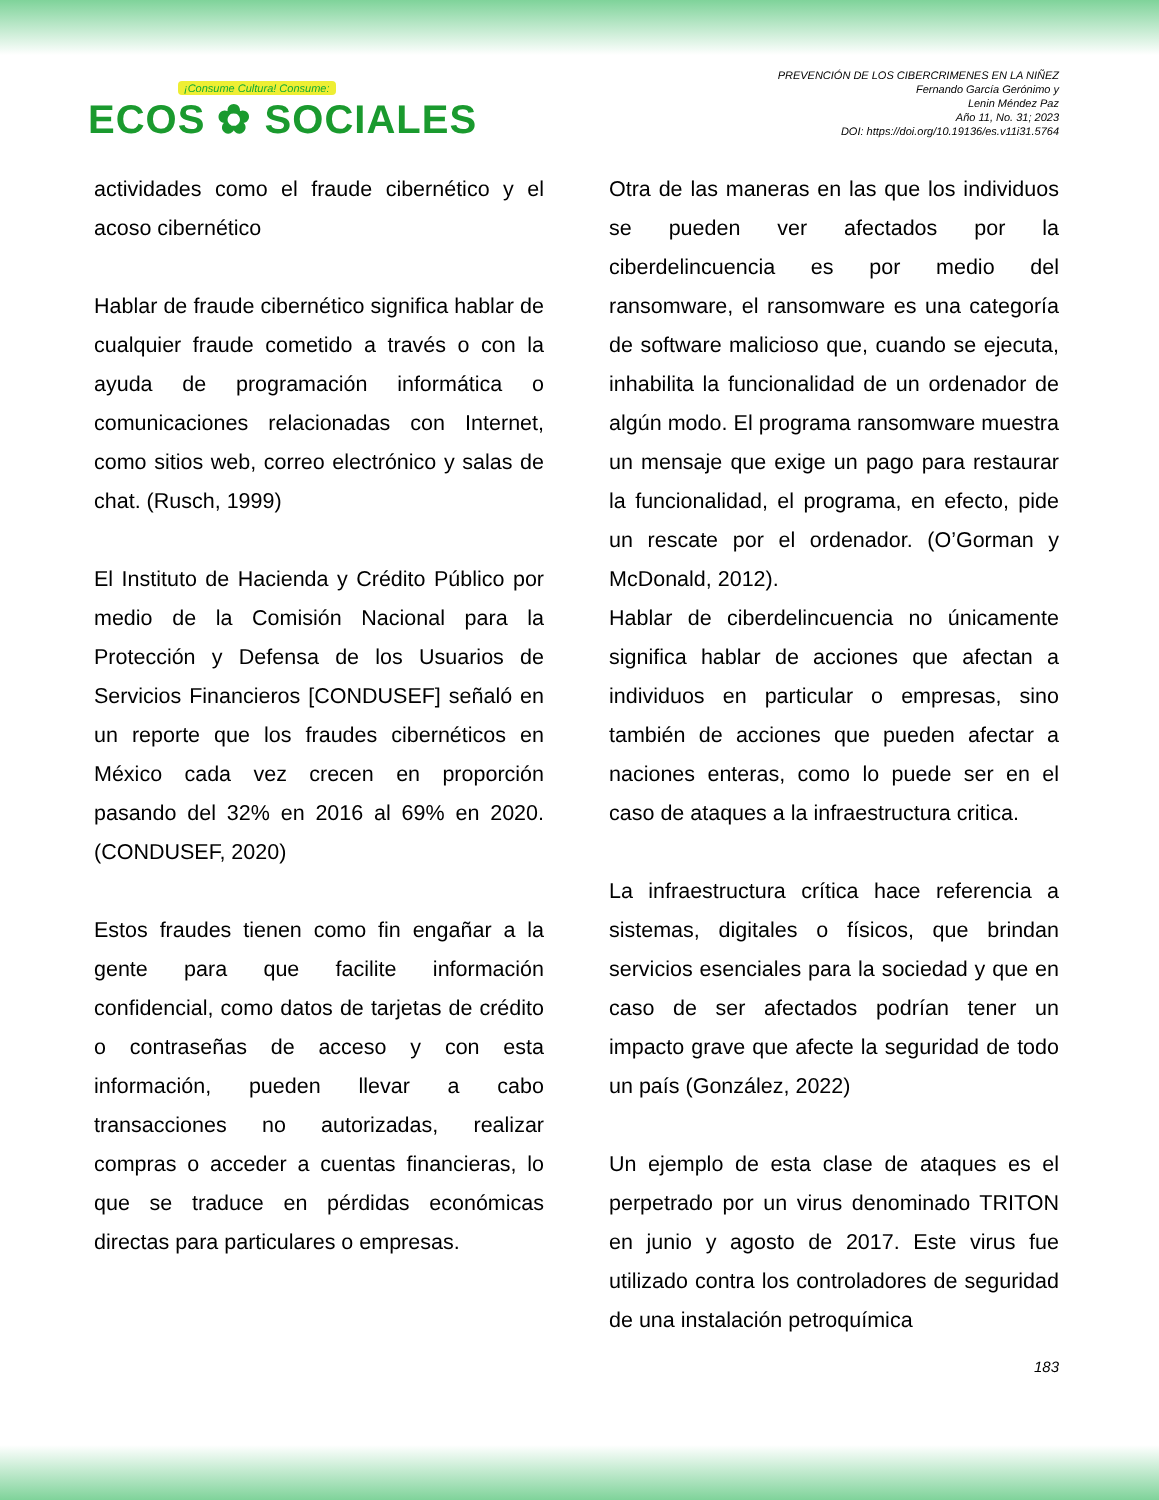¡Consume Cultura! Consume:
ECOS ✿ SOCIALES
PREVENCIÓN DE LOS CIBERCRIMENES EN LA NIÑEZ
Fernando García Gerónimo y
Lenin Méndez Paz
Año 11, No. 31; 2023
DOI: https://doi.org/10.19136/es.v11i31.5764
actividades como el fraude cibernético y el acoso cibernético
Hablar de fraude cibernético significa hablar de cualquier fraude cometido a través o con la ayuda de programación informática o comunicaciones relacionadas con Internet, como sitios web, correo electrónico y salas de chat. (Rusch, 1999)
El Instituto de Hacienda y Crédito Público por medio de la Comisión Nacional para la Protección y Defensa de los Usuarios de Servicios Financieros [CONDUSEF] señaló en un reporte que los fraudes cibernéticos en México cada vez crecen en proporción pasando del 32% en 2016 al 69% en 2020. (CONDUSEF, 2020)
Estos fraudes tienen como fin engañar a la gente para que facilite información confidencial, como datos de tarjetas de crédito o contraseñas de acceso y con esta información, pueden llevar a cabo transacciones no autorizadas, realizar compras o acceder a cuentas financieras, lo que se traduce en pérdidas económicas directas para particulares o empresas.
Otra de las maneras en las que los individuos se pueden ver afectados por la ciberdelincuencia es por medio del ransomware, el ransomware es una categoría de software malicioso que, cuando se ejecuta, inhabilita la funcionalidad de un ordenador de algún modo. El programa ransomware muestra un mensaje que exige un pago para restaurar la funcionalidad, el programa, en efecto, pide un rescate por el ordenador. (O’Gorman y McDonald, 2012).
Hablar de ciberdelincuencia no únicamente significa hablar de acciones que afectan a individuos en particular o empresas, sino también de acciones que pueden afectar a naciones enteras, como lo puede ser en el caso de ataques a la infraestructura critica.
La infraestructura crítica hace referencia a sistemas, digitales o físicos, que brindan servicios esenciales para la sociedad y que en caso de ser afectados podrían tener un impacto grave que afecte la seguridad de todo un país (González, 2022)
Un ejemplo de esta clase de ataques es el perpetrado por un virus denominado TRITON en junio y agosto de 2017. Este virus fue utilizado contra los controladores de seguridad de una instalación petroquímica
183